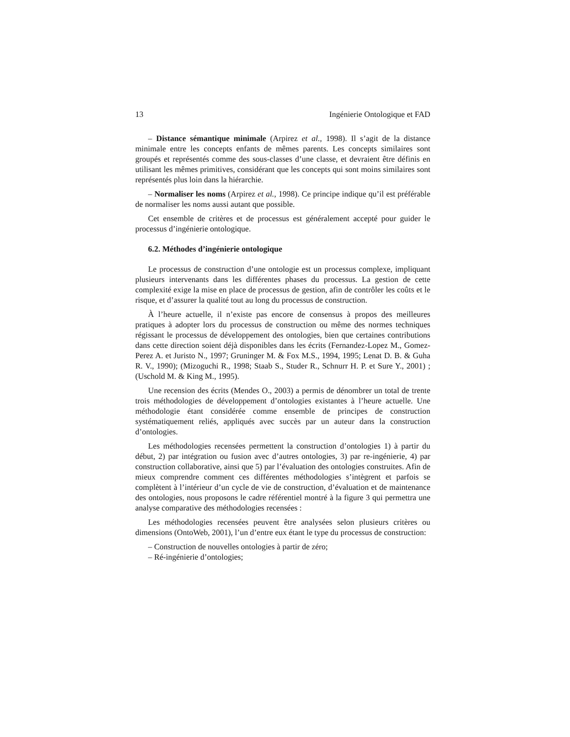13 Ingénierie Ontologique et FAD
– Distance sémantique minimale (Arpirez et al., 1998). Il s’agit de la distance minimale entre les concepts enfants de mêmes parents. Les concepts similaires sont groupés et représentés comme des sous-classes d’une classe, et devraient être définis en utilisant les mêmes primitives, considérant que les concepts qui sont moins similaires sont représentés plus loin dans la hiérarchie.
– Normaliser les noms (Arpirez et al., 1998). Ce principe indique qu’il est préférable de normaliser les noms aussi autant que possible.
Cet ensemble de critères et de processus est généralement accepté pour guider le processus d’ingénierie ontologique.
6.2. Méthodes d’ingénierie ontologique
Le processus de construction d’une ontologie est un processus complexe, impliquant plusieurs intervenants dans les différentes phases du processus. La gestion de cette complexité exige la mise en place de processus de gestion, afin de contrôler les coûts et le risque, et d’assurer la qualité tout au long du processus de construction.
À l’heure actuelle, il n’existe pas encore de consensus à propos des meilleures pratiques à adopter lors du processus de construction ou même des normes techniques régissant le processus de développement des ontologies, bien que certaines contributions dans cette direction soient déjà disponibles dans les écrits (Fernandez-Lopez M., Gomez-Perez A. et Juristo N., 1997; Gruninger M. & Fox M.S., 1994, 1995; Lenat D. B. & Guha R. V., 1990); (Mizoguchi R., 1998; Staab S., Studer R., Schnurr H. P. et Sure Y., 2001) ;(Uschold M. & King M., 1995).
Une recension des écrits (Mendes O., 2003) a permis de dénombrer un total de trente trois méthodologies de développement d’ontologies existantes à l’heure actuelle. Une méthodologie étant considérée comme ensemble de principes de construction systématiquement reliés, appliqués avec succès par un auteur dans la construction d’ontologies.
Les méthodologies recensées permettent la construction d’ontologies 1) à partir du début, 2) par intégration ou fusion avec d’autres ontologies, 3) par re-ingénierie, 4) par construction collaborative, ainsi que 5) par l’évaluation des ontologies construites. Afin de mieux comprendre comment ces différentes méthodologies s’intègrent et parfois se complètent à l’intérieur d’un cycle de vie de construction, d’évaluation et de maintenance des ontologies, nous proposons le cadre référentiel montré à la figure 3 qui permettra une analyse comparative des méthodologies recensées :
Les méthodologies recensées peuvent être analysées selon plusieurs critères ou dimensions (OntoWeb, 2001), l’un d’entre eux étant le type du processus de construction:
– Construction de nouvelles ontologies à partir de zéro;
– Ré-ingénierie d’ontologies;